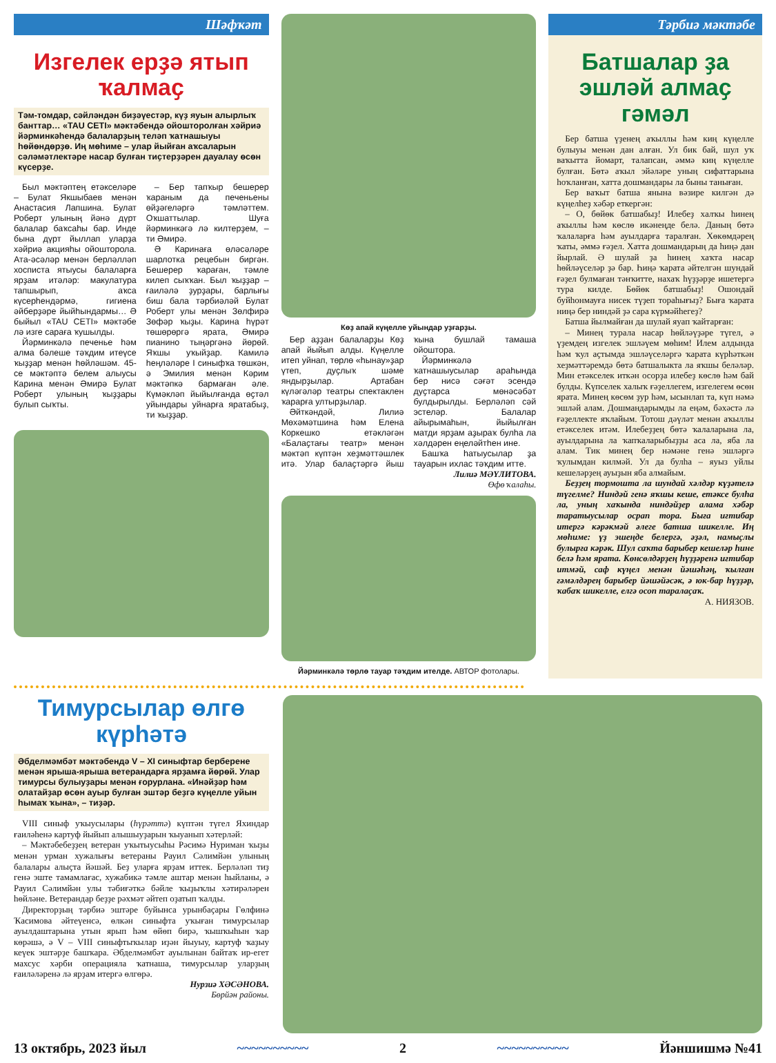Шәфҡәт
Изгелек ерҙә ятып ҡалмаҫ
Тәм-томдар, сәйләндән биҙәүестәр, күҙ яуын алырлыҡ банттар… «TAU CETI» мәктәбендә ойошторолған хәйриә йәрминкәһендә балаларҙың теләп ҡатнашыуы һөйөндөрҙө. Иң мөһиме – улар йыйған аҡсаларын сәләмәтлектәре насар булған тиҫтерҙәрен дауалау өсөн күсерҙе.
Был мәктәптең етәкселәре – Булат Якшыбаев менән Анастасия Лапшина. Булат Роберт улының йәнә дүрт балалар баҡсаһы бар. Инде бына дүрт йыллап уларҙа хәйриә акцияһы ойошторола. Ата-әсәләр менән берләлләп хосписта ятыусы балаларға ярҙам итәләр: макулатура тапшырып, аҡса күсерһендәрмә, гигиена әйберҙәре йыйһындармы… Ә быйыл «TAU CETI» мәктәбе лә изге сараға ҡушылды.
Йәрминкәлә печенье һәм алма бәлеше тәҡдим итеүсе ҡыҙҙар менән һөйләшәм. 45-се мәктәптә белем алыусы Карина менән Әмирә Булат Роберт улының ҡыҙҙары булып сыҡты.
– Бер тапҡыр бешерер ҡараным да печеньены өйҙәгеләргә тәмләттем. Оҡшаттылар. Шуға йәрминкәгә лә килтерҙем, – ти Әмирә.
Ә Каринаға өләсәләре шарлотка рецебын биргән. Бешерер ҡараған, тәмле килеп сыҡҡан. Был ҡыҙҙар – ғаиләлә ҙурҙары, барлығы биш бала тәрбиәләй Булат Роберт улы менән Зөлфирә Зөфәр ҡыҙы. Карина һүрәт төшөрөргә ярата, Әмирә пианино тыңәргәнә йөрөй. Яҡшы уҡыйҙар. Камилә һеңләләре I синыфҡа төшкән, ә Эмилия менән Кәрим мәктәпкә бармаған әле. Күмәкләп йыйылғанда өҫтәл уйындары уйнарға яратабыҙ, ти ҡыҙҙар.
Көҙ апай күңелле уйындар уҙғарҙы.
Бер аҙҙан балаларҙы Көҙ апай йыйып алды. Күңелле итеп уйнап, төрлө «һынау»ҙар үтеп, дуҫлыҡ шәме яндырҙылар. Артабан күләгәләр театры спектаклен ҡарарға ултырҙылар.
Әйткәндәй, Лилиә Мөхәмәтшина һәм Елена Коркешко етәкләгән «Балаҫтағы театр» менән мәктәп күптән хеҙмәттәшлек итә. Улар балаҫтәргә йыш ҡына бушлай тамаша ойоштора.
Йәрминкәлә ҡатнашыусылар араһында бер нисә сәғәт эсендә дуҫтарса мөнәсәбәт булдырылды. Берләләп сәй эстеләр. Балалар айырымаһын, йыйылған матди ярҙам аҙыраҡ булһа ла хәлдәрен еңеләйтһен ине.
Башҡа һатыусылар ҙа тауарын ихлас тәҡдим итте.
Лилиә МӘҮЛИТОВА.
Өфө ҡалаһы.
Йәрминкәлә төрлө тауар тәҡдим ителде. АВТОР фотолары.
Тәрбиә мәктәбе
Батшалар ҙа эшләй алмаҫ гәмәл
Бер батша үҙенең аҡыллы һәм киң күңелле булыуы менән дан алған. Ул бик бай, шул уҡ ваҡытта йомарт, талапсан, әммә киң күңелле булған. Бөтә аҡыл эйәләре уның сифаттарына һоҡланған, хатта дошмандары ла быны таныған.
Бер ваҡыт батша янына вәзире килгән дә күңелһеҙ хәбәр еткергән:
– О, бөйөк батшабыҙ! Илебеҙ халҡы һинең аҡыллы һәм көслө икәнеңде белә. Даның бөтә ҡалаларға һәм ауылдарға таралған. Хөкөмдәрең ҡаты, әммә ғәҙел. Хатта дошмандарың да һиңә дан йырлай. Ә шулай ҙа һинең хаҡта насар һөйләүселәр ҙә бар. Һиңә ҡарата әйтелгән шундай ғәҙел булмаған тәнҡитте, нахаҡ һүҙҙәрҙе ишетергә тура килде. Бөйөк батшабыҙ! Ошондай буйһонмауға нисек түҙеп тораһығыҙ? Быға ҡарата ниңә бер ниндәй ҙә сара күрмәйһегеҙ?
Батша йылмайған да шулай яуап ҡайтарған:
– Минең турала насар һөйләүҙәре түгел, ә үҙемдең изгелек эшләүем мөһим! Илем алдында һәм ҡул аҫтымда эшләүселәргә ҡарата күрһәткән хеҙмәттәремдә бөтә батшалыкта ла яҡшы беләләр. Мин етәкселек иткән осорҙа илебеҙ көслө һәм бай булды. Күпселек халыҡ ғәҙеллегем, изгелегем өсөн ярата. Минең көсөм ҙур һәм, ысынлап та, күп нәмә эшләй алам. Дошмандарымды ла еңәм, бәхәстә лә ғәҙеллекте яҡлайым. Тотош дәүләт менән аҡыллы етәкселек итәм. Илебеҙҙең бөтә ҡалаларына ла, ауылдарына ла ҡапҡаларыбыҙҙы аса ла, яба ла алам. Тик минең бер нәмәне генә эшләргә ҡулымдан килмәй. Ул да булһа – яуыз уйлы кешеләрҙең ауыҙын яба алмайым.
Беҙҙең тормошта ла шундай хәлдәр күҙәтелә түгелме? Ниндәй генә яҡшы кеше, етәксе булһа ла, уның хаҡында ниндәйҙер алама хәбәр таратыусылар осрап тора. Быға иғтибар итергә кәрәкмәй әлеге батша шикелле. Иң мөһиме: үҙ эшеңде белергә, әҙәл, намыҫлы булырға кәрәк. Шул саҡта барыбер кешеләр һине белә һәм ярата. Көнсөлдәрҙең һүҙҙәренә иғтибар итмәй, саф күңел менән йәшәһәң, ҡылған ғәмәлдәрең барыбер йәшәйәсәк, ә юк-бар һүҙҙәр, ҡабаҡ шикелле, елгә осоп таралаҫаҡ.
А. НИЯЗОВ.
Тимурсылар өлгө күрһәтә
Әбделмәмбәт мәктәбендә V – XI синыфтар берберене менән ярыша-ярыша ветерандарға ярҙамға йөрөй. Улар тимурсы булыуҙары менән ғорурлана. «Инәйҙәр һәм олатайҙар өсөн ауыр булған эштәр беҙгә күңелле уйын һымаҡ ҡына», – тиҙәр.
VIII синыф уҡыусылары (һүрәттә) күптән түгел Яхиндар ғаиләһенә картуф йыйып алышыуҙарын ҡыуанып хәтерләй:
– Мәктәбебеҙҙең ветеран уҡытыусыһы Рәсимә Нуриман ҡыҙы менән урман хужалығы ветераны Рауил Сәлимйән улының балалары алыҫта йәшәй. Беҙ уларға ярҙам иттек. Берләләп тиҙ генә эште тамамлағас, хужабикә тәмле аштар менән һыйланы, ә Рауил Сәлимйән улы тәбиғәткә бәйле ҡыҙыҡлы хәтирәләрен һөйләне. Ветерандар беҙҙе рәхмәт әйтеп оҙатып ҡалды.
Директорҙың тәрбиә эштәре буйынса урынбаҫары Гөлфинә Ҡасимова әйтеүенсә, өлкән синыфта уҡыған тимурсылар ауылдаштарына утын ярып һәм өйөп бирә, ҡышҡыһын ҡар көрәшә, ә V – VIII синыфтыҡылар иҙән йыуыу, картуф ҡаҙыу кеүек эштәрҙе башҡара. Әбделмәмбәт ауылынан байтаҡ ир-егет махсус хәрби операцияла ҡатнаша, тимурсылар уларҙың ғаиләләренә лә ярҙам итергә өлгөрә.
Нурзиә ХӘСӘНОВА.
Бөрйән районы.
13 октябрь, 2023 йыл ~~~~~~~~~~ 2 ~~~~~~~~~~ Йәншишмә №41